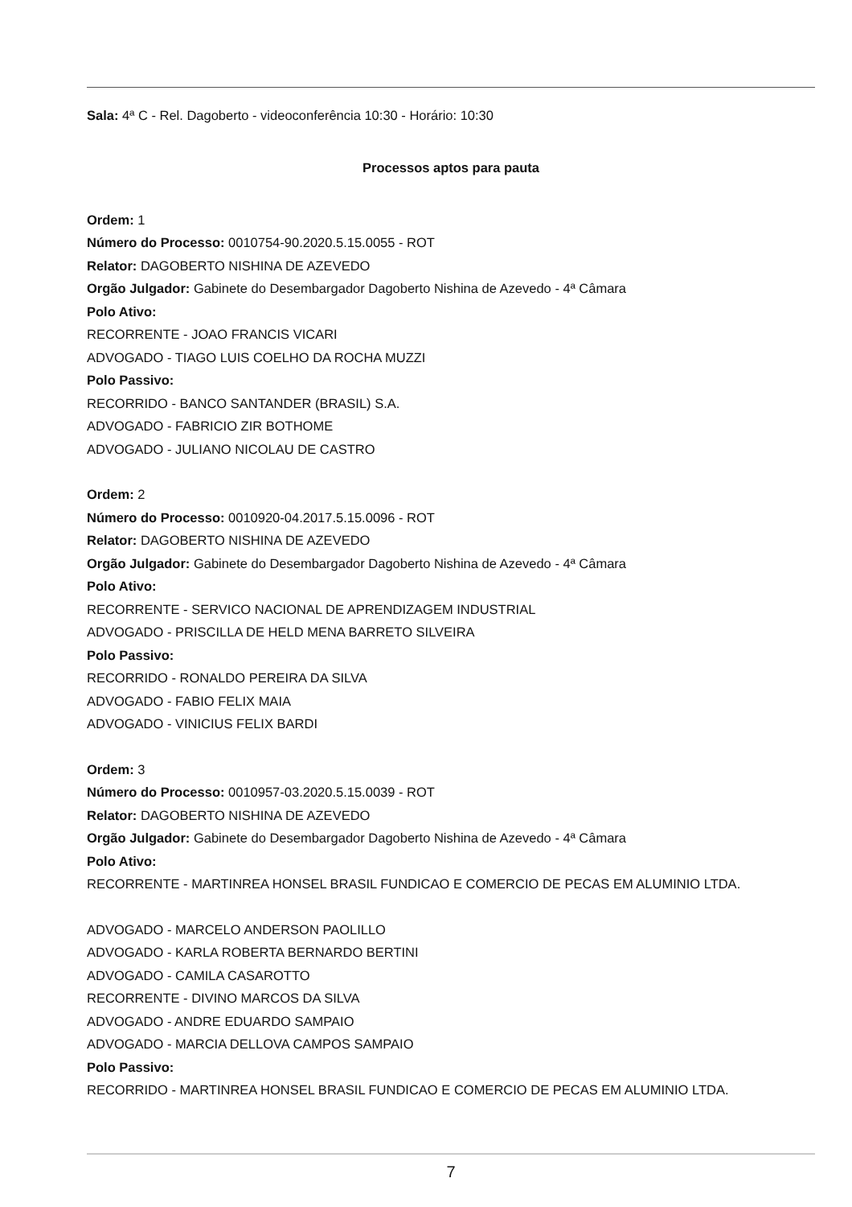Sala: 4ª C - Rel. Dagoberto - videoconferência 10:30 - Horário: 10:30
Processos aptos para pauta
Ordem: 1
Número do Processo: 0010754-90.2020.5.15.0055 - ROT
Relator: DAGOBERTO NISHINA DE AZEVEDO
Orgão Julgador: Gabinete do Desembargador Dagoberto Nishina de Azevedo - 4ª Câmara
Polo Ativo:
RECORRENTE - JOAO FRANCIS VICARI
ADVOGADO - TIAGO LUIS COELHO DA ROCHA MUZZI
Polo Passivo:
RECORRIDO - BANCO SANTANDER (BRASIL) S.A.
ADVOGADO - FABRICIO ZIR BOTHOME
ADVOGADO - JULIANO NICOLAU DE CASTRO
Ordem: 2
Número do Processo: 0010920-04.2017.5.15.0096 - ROT
Relator: DAGOBERTO NISHINA DE AZEVEDO
Orgão Julgador: Gabinete do Desembargador Dagoberto Nishina de Azevedo - 4ª Câmara
Polo Ativo:
RECORRENTE - SERVICO NACIONAL DE APRENDIZAGEM INDUSTRIAL
ADVOGADO - PRISCILLA DE HELD MENA BARRETO SILVEIRA
Polo Passivo:
RECORRIDO - RONALDO PEREIRA DA SILVA
ADVOGADO - FABIO FELIX MAIA
ADVOGADO - VINICIUS FELIX BARDI
Ordem: 3
Número do Processo: 0010957-03.2020.5.15.0039 - ROT
Relator: DAGOBERTO NISHINA DE AZEVEDO
Orgão Julgador: Gabinete do Desembargador Dagoberto Nishina de Azevedo - 4ª Câmara
Polo Ativo:
RECORRENTE - MARTINREA HONSEL BRASIL FUNDICAO E COMERCIO DE PECAS EM ALUMINIO LTDA.
ADVOGADO - MARCELO ANDERSON PAOLILLO
ADVOGADO - KARLA ROBERTA BERNARDO BERTINI
ADVOGADO - CAMILA CASAROTTO
RECORRENTE - DIVINO MARCOS DA SILVA
ADVOGADO - ANDRE EDUARDO SAMPAIO
ADVOGADO - MARCIA DELLOVA CAMPOS SAMPAIO
Polo Passivo:
RECORRIDO - MARTINREA HONSEL BRASIL FUNDICAO E COMERCIO DE PECAS EM ALUMINIO LTDA.
7